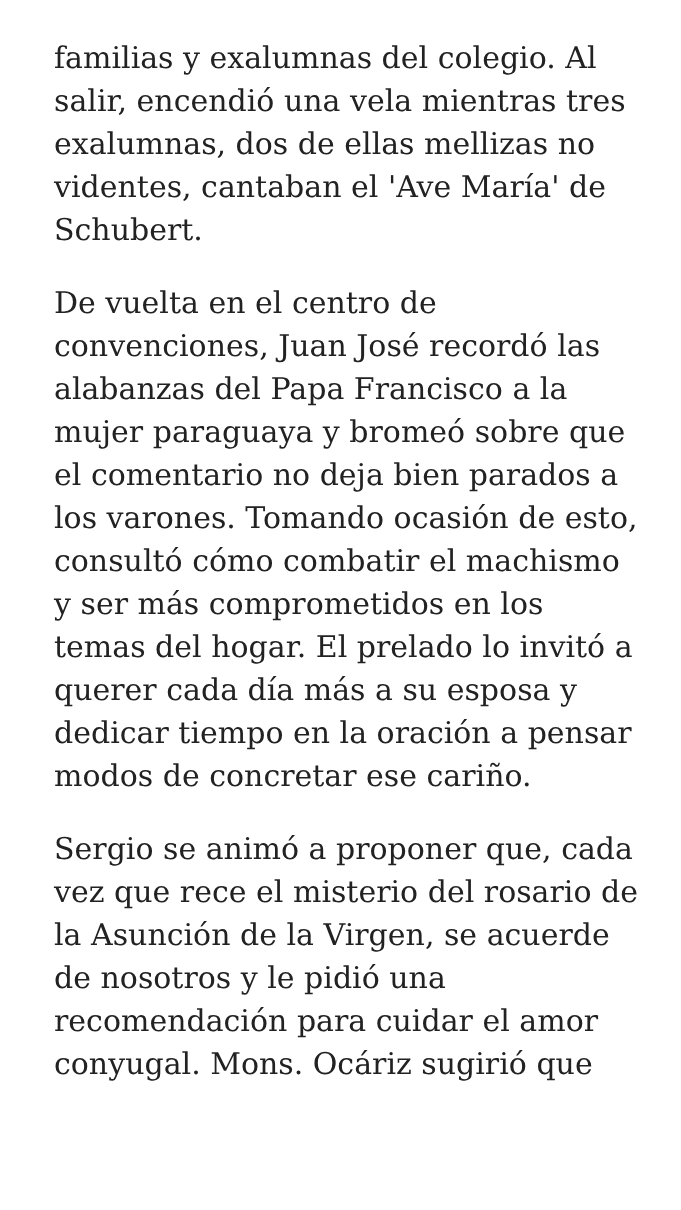familias y exalumnas del colegio. Al salir, encendió una vela mientras tres exalumnas, dos de ellas mellizas no videntes, cantaban el 'Ave María' de Schubert.
De vuelta en el centro de convenciones, Juan José recordó las alabanzas del Papa Francisco a la mujer paraguaya y bromeó sobre que el comentario no deja bien parados a los varones. Tomando ocasión de esto, consultó cómo combatir el machismo y ser más comprometidos en los temas del hogar. El prelado lo invitó a querer cada día más a su esposa y dedicar tiempo en la oración a pensar modos de concretar ese cariño.
Sergio se animó a proponer que, cada vez que rece el misterio del rosario de la Asunción de la Virgen, se acuerde de nosotros y le pidió una recomendación para cuidar el amor conyugal. Mons. Ocáriz sugirió que